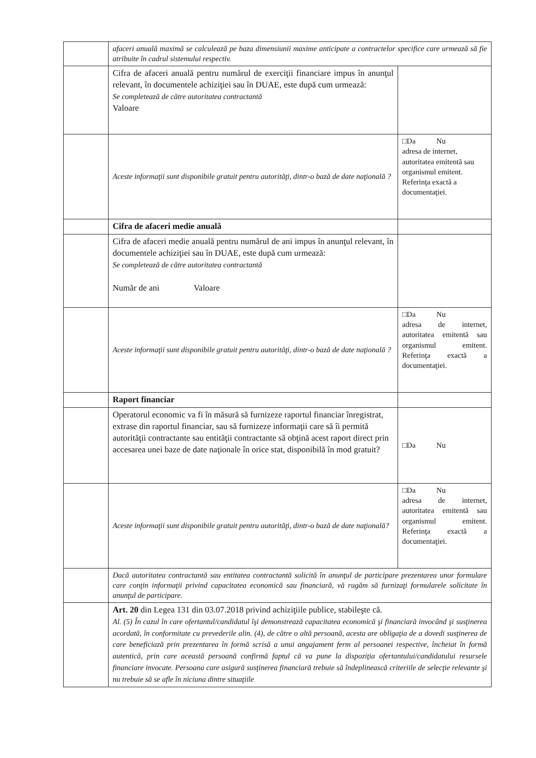| | afaceri anuală maximă se calculează pe baza dimensiunii maxime anticipate a contractelor specifice care urmează să fie atribuite în cadrul sistemului respectiv. | |
| | Cifra de afaceri anuală pentru numărul de exerciţii financiare impus în anunţul relevant, în documentele achiziţiei sau în DUAE, este după cum urmează: Se completează de către autoritatea contractantă Valoare | |
| | Aceste informaţii sunt disponibile gratuit pentru autorităţi, dintr-o bază de date naţională ? | □Da Nu adresa de internet, autoritatea emitentă sau organismul emitent. Referinţa exactă a documentaţiei. |
| | Cifra de afaceri medie anuală | |
| | Cifra de afaceri medie anuală pentru numărul de ani impus în anunţul relevant, în documentele achiziţiei sau în DUAE, este după cum urmează: Se completează de către autoritatea contractantă Număr de ani Valoare | |
| | Aceste informaţii sunt disponibile gratuit pentru autorităţi, dintr-o bază de date naţională ? | □Da Nu adresa de internet, autoritatea emitentă sau organismul emitent. Referinţa exactă a documentaţiei. |
| | Raport financiar | |
| | Operatorul economic va fi în măsură să furnizeze raportul financiar înregistrat, extrase din raportul financiar, sau să furnizeze informaţii care să îi permită autorităţii contractante sau entităţii contractante să obţină acest raport direct prin accesarea unei baze de date naţionale în orice stat, disponibilă în mod gratuit? | □Da Nu |
| | Aceste informaţii sunt disponibile gratuit pentru autorităţi, dintr-o bază de date naţională? | □Da Nu adresa de internet, autoritatea emitentă sau organismul emitent. Referinţa exactă a documentaţiei. |
| | Dacă autoritatea contractantă sau entitatea contractantă solicită în anunţul de participare prezentarea unor formulare care conţin informaţii privind capacitatea economică sau financiară, vă rugăm să furnizaţi formularele solicitate în anunţul de participare. | |
| | Art. 20 din Legea 131 din 03.07.2018 privind achiziţiile publice, stabileşte că. Al. (5) În cazul în care ofertantul/candidatul îşi demonstrează capacitatea economică şi financiară invocând şi susţinerea acordată, în conformitate cu prevederile alin. (4), de către o altă persoană, acesta are obligaţia de a dovedi susţinerea de care beneficiază prin prezentarea în formă scrisă a unui angajament ferm al persoanei respective, încheiat în formă autentică, prin care această persoană confirmă faptul că va pune la dispoziţia ofertantului/candidatului resursele financiare invocate. Persoana care asigură susţinerea financiară trebuie să îndeplinească criteriile de selecţie relevante şi nu trebuie să se afle în niciuna dintre situaţiile | |